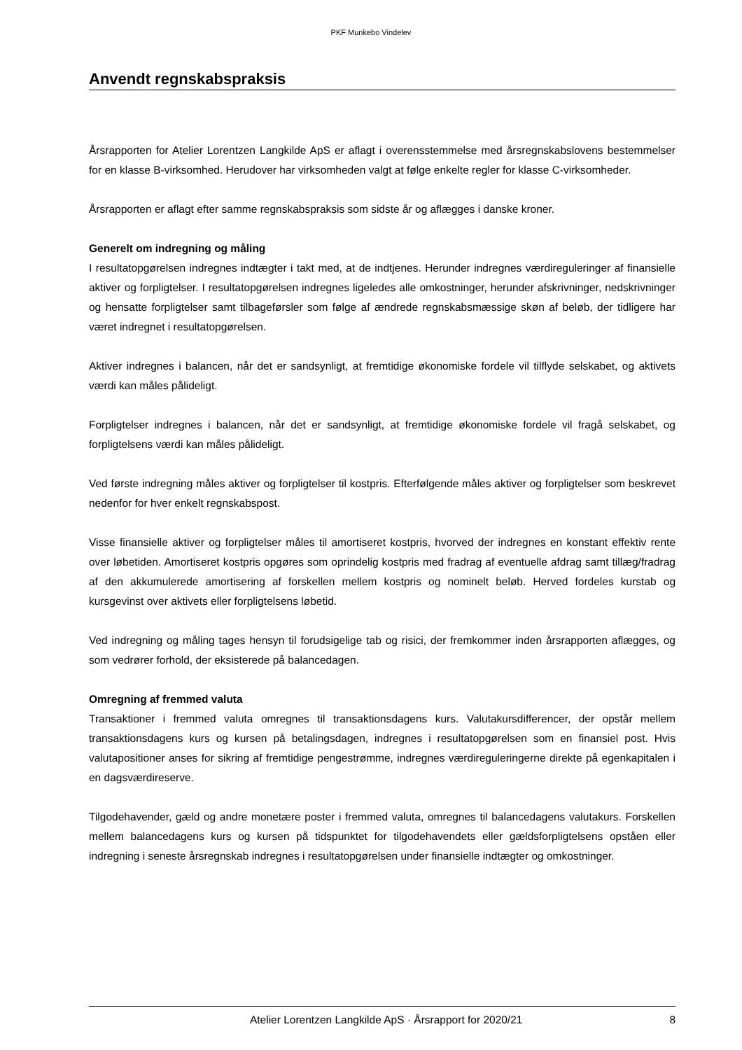PKF Munkebo Vindelev
Anvendt regnskabspraksis
Årsrapporten for Atelier Lorentzen Langkilde ApS er aflagt i overensstemmelse med årsregnskabslovens bestemmelser for en klasse B-virksomhed. Herudover har virksomheden valgt at følge enkelte regler for klasse C-virksomheder.
Årsrapporten er aflagt efter samme regnskabspraksis som sidste år og aflægges i danske kroner.
Generelt om indregning og måling
I resultatopgørelsen indregnes indtægter i takt med, at de indtjenes. Herunder indregnes værdireguleringer af finansielle aktiver og forpligtelser. I resultatopgørelsen indregnes ligeledes alle omkostninger, herunder afskrivninger, nedskrivninger og hensatte forpligtelser samt tilbageførsler som følge af ændrede regnskabsmæssige skøn af beløb, der tidligere har været indregnet i resultatopgørelsen.
Aktiver indregnes i balancen, når det er sandsynligt, at fremtidige økonomiske fordele vil tilflyde selskabet, og aktivets værdi kan måles pålideligt.
Forpligtelser indregnes i balancen, når det er sandsynligt, at fremtidige økonomiske fordele vil fragå selskabet, og forpligtelsens værdi kan måles pålideligt.
Ved første indregning måles aktiver og forpligtelser til kostpris. Efterfølgende måles aktiver og forpligtelser som beskrevet nedenfor for hver enkelt regnskabspost.
Visse finansielle aktiver og forpligtelser måles til amortiseret kostpris, hvorved der indregnes en konstant effektiv rente over løbetiden. Amortiseret kostpris opgøres som oprindelig kostpris med fradrag af eventuelle afdrag samt tillæg/fradrag af den akkumulerede amortisering af forskellen mellem kostpris og nominelt beløb. Herved fordeles kurstab og kursgevinst over aktivets eller forpligtelsens løbetid.
Ved indregning og måling tages hensyn til forudsigelige tab og risici, der fremkommer inden årsrapporten aflægges, og som vedrører forhold, der eksisterede på balancedagen.
Omregning af fremmed valuta
Transaktioner i fremmed valuta omregnes til transaktionsdagens kurs. Valutakursdifferencer, der opstår mellem transaktionsdagens kurs og kursen på betalingsdagen, indregnes i resultatopgørelsen som en finansiel post. Hvis valutapositioner anses for sikring af fremtidige pengestrømme, indregnes værdireguleringerne direkte på egenkapitalen i en dagsværdireserve.
Tilgodehavender, gæld og andre monetære poster i fremmed valuta, omregnes til balancedagens valutakurs. Forskellen mellem balancedagens kurs og kursen på tidspunktet for tilgodehavendets eller gældsforpligtelsens opståen eller indregning i seneste årsregnskab indregnes i resultatopgørelsen under finansielle indtægter og omkostninger.
Atelier Lorentzen Langkilde ApS · Årsrapport for 2020/21 8